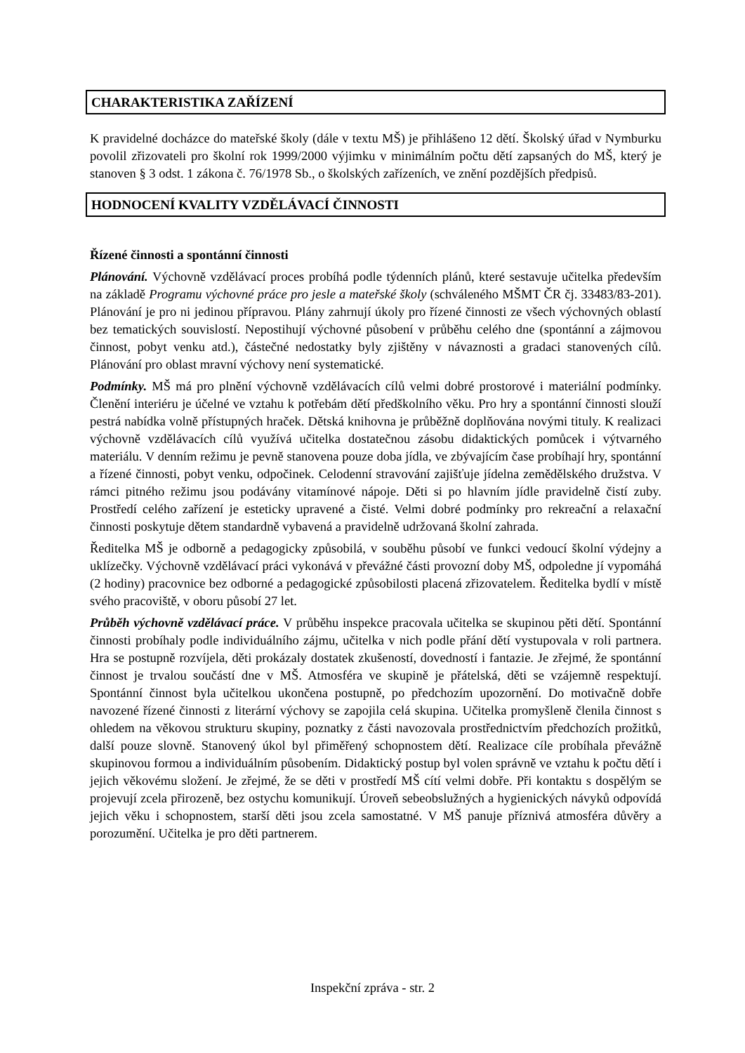CHARAKTERISTIKA ZAŘÍZENÍ
K pravidelné docházce do mateřské školy (dále v textu MŠ) je přihlášeno 12 dětí. Školský úřad v Nymburku povolil zřizovateli pro školní rok 1999/2000 výjimku v minimálním počtu dětí zapsaných do MŠ, který je stanoven § 3 odst. 1 zákona č. 76/1978 Sb., o školských zařízeních, ve znění pozdějších předpisů.
HODNOCENÍ KVALITY VZDĚLÁVACÍ ČINNOSTI
Řízené činnosti a spontánní činnosti
Plánování. Výchovně vzdělávací proces probíhá podle týdenních plánů, které sestavuje učitelka především na základě Programu výchovné práce pro jesle a mateřské školy (schváleného MŠMT ČR čj. 33483/83-201). Plánování je pro ni jedinou přípravou. Plány zahrnují úkoly pro řízené činnosti ze všech výchovných oblastí bez tematických souvislostí. Nepostihují výchovné působení v průběhu celého dne (spontánní a zájmovou činnost, pobyt venku atd.), částečné nedostatky byly zjištěny v návaznosti a gradaci stanovených cílů. Plánování pro oblast mravní výchovy není systematické.
Podmínky. MŠ má pro plnění výchovně vzdělávacích cílů velmi dobré prostorové i materiální podmínky. Členění interiéru je účelné ve vztahu k potřebám dětí předškolního věku. Pro hry a spontánní činnosti slouží pestrá nabídka volně přístupných hraček. Dětská knihovna je průběžně doplňována novými tituly. K realizaci výchovně vzdělávacích cílů využívá učitelka dostatečnou zásobu didaktických pomůcek i výtvarného materiálu. V denním režimu je pevně stanovena pouze doba jídla, ve zbývajícím čase probíhají hry, spontánní a řízené činnosti, pobyt venku, odpočinek. Celodenní stravování zajišťuje jídelna zemědělského družstva. V rámci pitného režimu jsou podávány vitamínové nápoje. Děti si po hlavním jídle pravidelně čistí zuby. Prostředí celého zařízení je esteticky upravené a čisté. Velmi dobré podmínky pro rekreační a relaxační činnosti poskytuje dětem standardně vybavená a pravidelně udržovaná školní zahrada.
Ředitelka MŠ je odborně a pedagogicky způsobilá, v souběhu působí ve funkci vedoucí školní výdejny a uklízečky. Výchovně vzdělávací práci vykonává v převážné části provozní doby MŠ, odpoledne jí vypomáhá (2 hodiny) pracovnice bez odborné a pedagogické způsobilosti placená zřizovatelem. Ředitelka bydlí v místě svého pracoviště, v oboru působí 27 let.
Průběh výchovně vzdělávací práce. V průběhu inspekce pracovala učitelka se skupinou pěti dětí. Spontánní činnosti probíhaly podle individuálního zájmu, učitelka v nich podle přání dětí vystupovala v roli partnera. Hra se postupně rozvíjela, děti prokázaly dostatek zkušeností, dovedností i fantazie. Je zřejmé, že spontánní činnost je trvalou součástí dne v MŠ. Atmosféra ve skupině je přátelská, děti se vzájemně respektují. Spontánní činnost byla učitelkou ukončena postupně, po předchozím upozornění. Do motivačně dobře navozené řízené činnosti z literární výchovy se zapojila celá skupina. Učitelka promyšleně členila činnost s ohledem na věkovou strukturu skupiny, poznatky z části navozovala prostřednictvím předchozích prožitků, další pouze slovně. Stanovený úkol byl přiměřený schopnostem dětí. Realizace cíle probíhala převážně skupinovou formou a individuálním působením. Didaktický postup byl volen správně ve vztahu k počtu dětí i jejich věkovému složení. Je zřejmé, že se děti v prostředí MŠ cítí velmi dobře. Při kontaktu s dospělým se projevují zcela přirozeně, bez ostychu komunikují. Úroveň sebeobslužných a hygienických návyků odpovídá jejich věku i schopnostem, starší děti jsou zcela samostatné. V MŠ panuje příznivá atmosféra důvěry a porozumění. Učitelka je pro děti partnerem.
Inspekční zpráva - str. 2